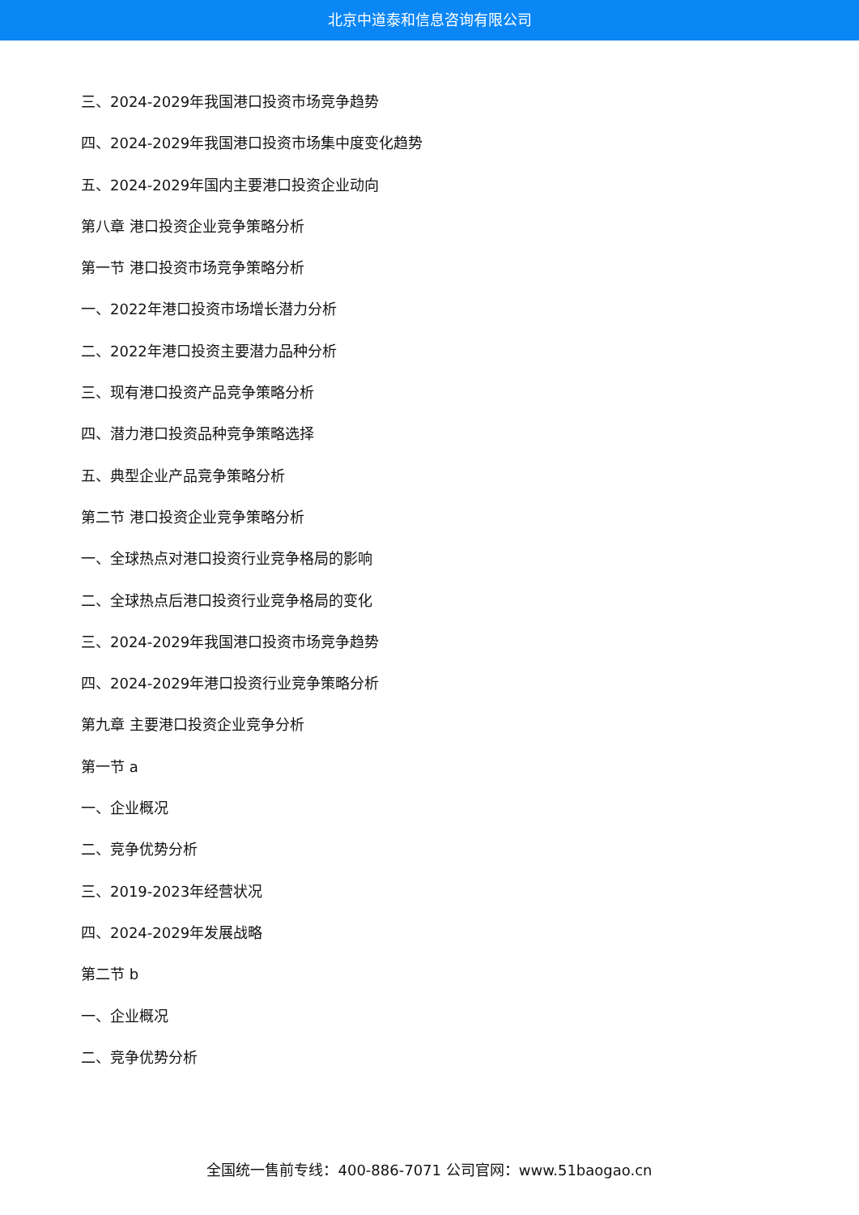北京中道泰和信息咨询有限公司
三、2024-2029年我国港口投资市场竞争趋势
四、2024-2029年我国港口投资市场集中度变化趋势
五、2024-2029年国内主要港口投资企业动向
第八章 港口投资企业竞争策略分析
第一节 港口投资市场竞争策略分析
一、2022年港口投资市场增长潜力分析
二、2022年港口投资主要潜力品种分析
三、现有港口投资产品竞争策略分析
四、潜力港口投资品种竞争策略选择
五、典型企业产品竞争策略分析
第二节 港口投资企业竞争策略分析
一、全球热点对港口投资行业竞争格局的影响
二、全球热点后港口投资行业竞争格局的变化
三、2024-2029年我国港口投资市场竞争趋势
四、2024-2029年港口投资行业竞争策略分析
第九章 主要港口投资企业竞争分析
第一节 a
一、企业概况
二、竞争优势分析
三、2019-2023年经营状况
四、2024-2029年发展战略
第二节 b
一、企业概况
二、竞争优势分析
全国统一售前专线：400-886-7071 公司官网：www.51baogao.cn